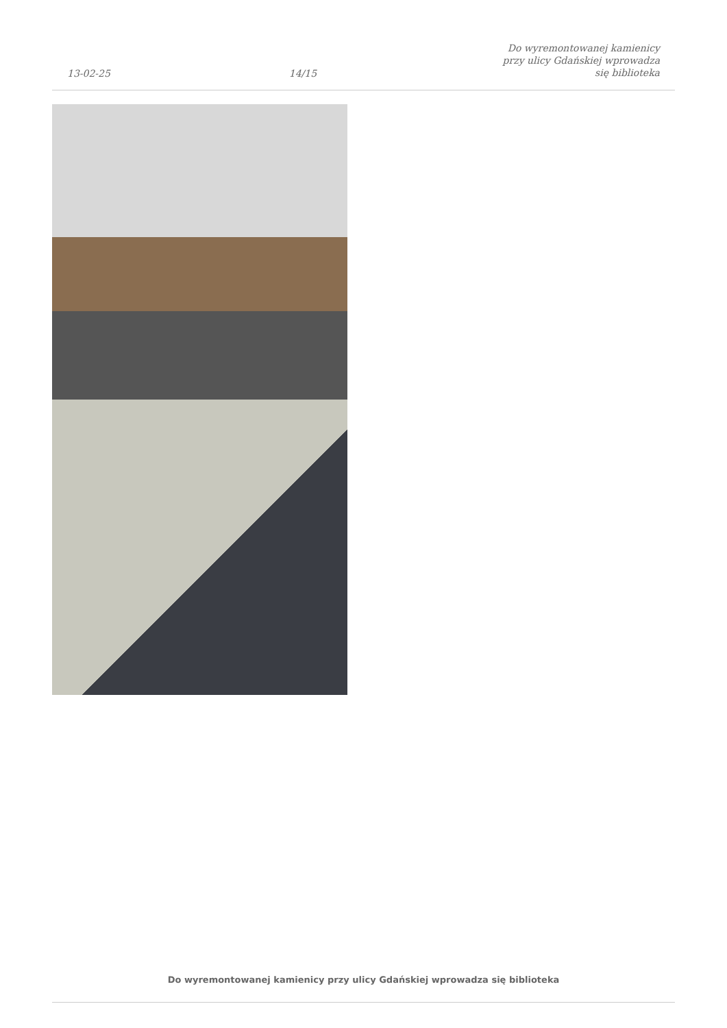13-02-25 14/15 Do wyremontowanej kamienicy przy ulicy Gdańskiej wprowadza się biblioteka
Do wyremontowanej kamienicy przy ulicy Gdańskiej wprowadza się biblioteka